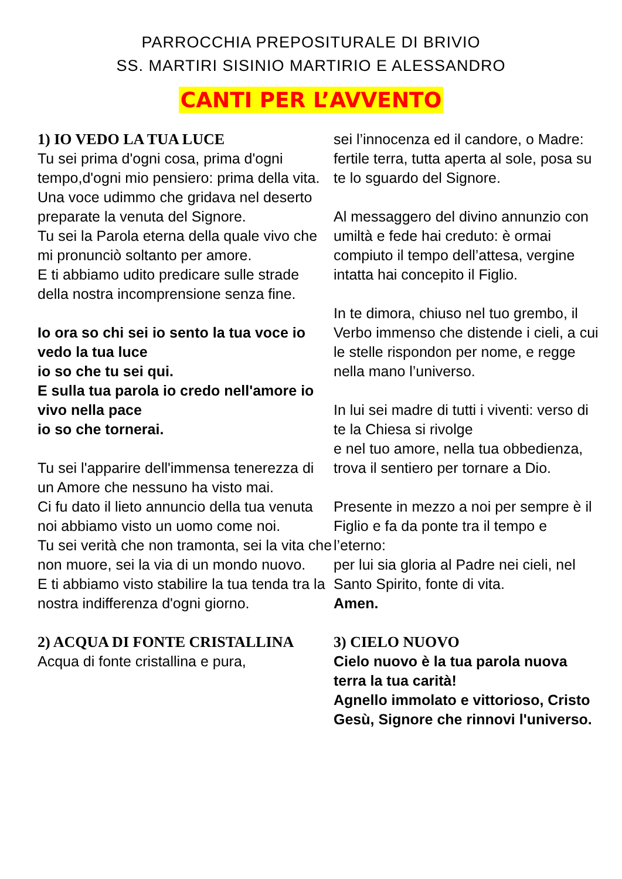PARROCCHIA PREPOSITURALE DI BRIVIO
SS. MARTIRI SISINIO MARTIRIO E ALESSANDRO
CANTI PER L’AVVENTO
1) IO VEDO LA TUA LUCE
Tu sei prima d'ogni cosa, prima d'ogni tempo,d'ogni mio pensiero: prima della vita.
Una voce udimmo che gridava nel deserto preparate la venuta del Signore.
Tu sei la Parola eterna della quale vivo che mi pronunciò soltanto per amore.
E ti abbiamo udito predicare sulle strade della nostra incomprensione senza fine.
Io ora so chi sei io sento la tua voce io vedo la tua luce
io so che tu sei qui.
E sulla tua parola io credo nell'amore io vivo nella pace
io so che tornerai.
Tu sei l'apparire dell'immensa tenerezza di un Amore che nessuno ha visto mai.
Ci fu dato il lieto annuncio della tua venuta noi abbiamo visto un uomo come noi.
Tu sei verità che non tramonta, sei la vita che non muore, sei la via di un mondo nuovo.
E ti abbiamo visto stabilire la tua tenda tra la nostra indifferenza d'ogni giorno.
2) ACQUA DI FONTE CRISTALLINA
Acqua di fonte cristallina e pura,
sei l’innocenza ed il candore, o Madre: fertile terra, tutta aperta al sole, posa su te lo sguardo del Signore.
Al messaggero del divino annunzio con umiltà e fede hai creduto: è ormai compiuto il tempo dell’attesa, vergine intatta hai concepito il Figlio.
In te dimora, chiuso nel tuo grembo, il Verbo immenso che distende i cieli, a cui le stelle rispondon per nome, e regge nella mano l’universo.
In lui sei madre di tutti i viventi: verso di te la Chiesa si rivolge
e nel tuo amore, nella tua obbedienza, trova il sentiero per tornare a Dio.
Presente in mezzo a noi per sempre è il Figlio e fa da ponte tra il tempo e l’eterno:
per lui sia gloria al Padre nei cieli, nel Santo Spirito, fonte di vita.
Amen.
3) CIELO NUOVO
Cielo nuovo è la tua parola nuova terra la tua carità!
Agnello immolato e vittorioso, Cristo Gesù, Signore che rinnovi l'universo.